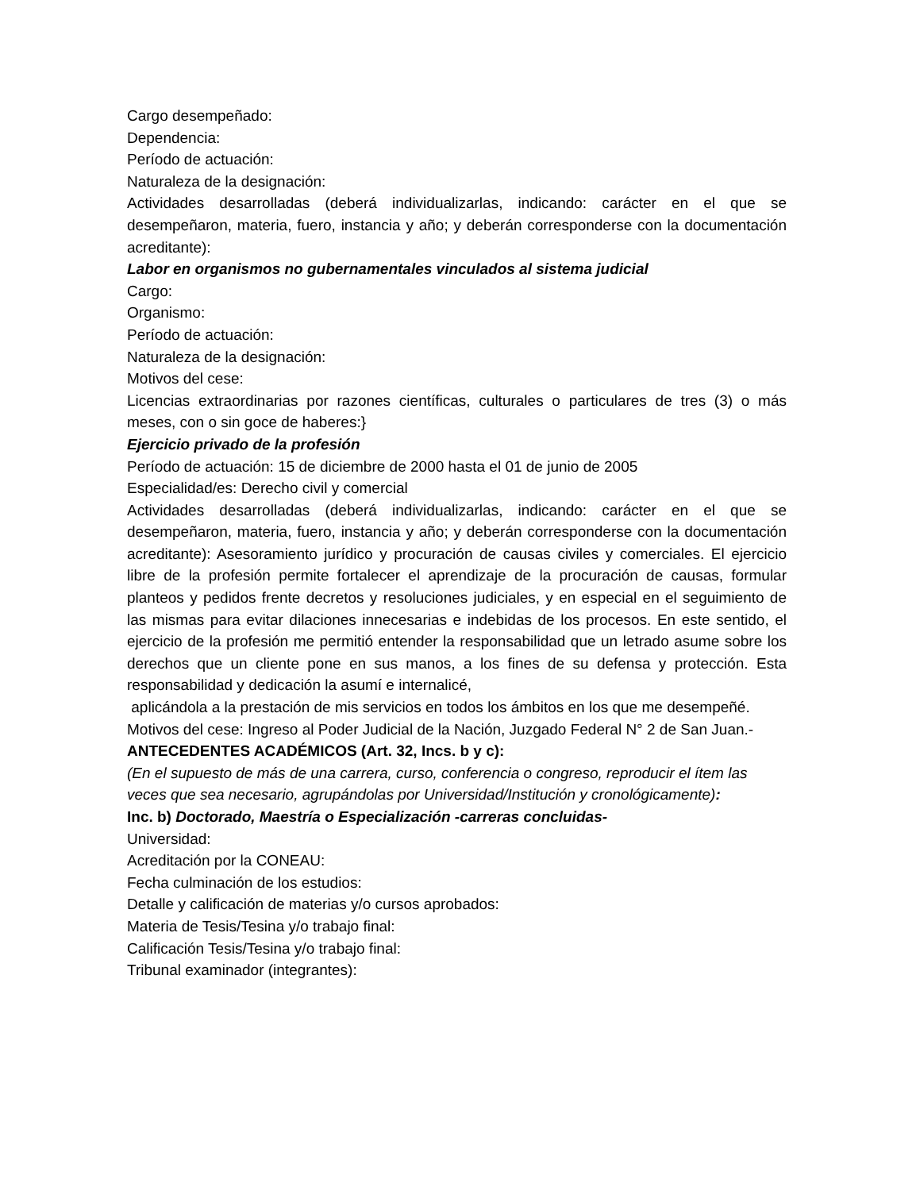Cargo desempeñado:
Dependencia:
Período de actuación:
Naturaleza de la designación:
Actividades desarrolladas (deberá individualizarlas, indicando: carácter en el que se desempeñaron, materia, fuero, instancia y año; y deberán corresponderse con la documentación acreditante):
Labor en organismos no gubernamentales vinculados al sistema judicial
Cargo:
Organismo:
Período de actuación:
Naturaleza de la designación:
Motivos del cese:
Licencias extraordinarias por razones científicas, culturales o particulares de tres (3) o más meses, con o sin goce de haberes:}
Ejercicio privado de la profesión
Período de actuación: 15 de diciembre de 2000 hasta el 01 de junio de 2005
Especialidad/es: Derecho civil y comercial
Actividades desarrolladas (deberá individualizarlas, indicando: carácter en el que se desempeñaron, materia, fuero, instancia y año; y deberán corresponderse con la documentación acreditante): Asesoramiento jurídico y procuración de causas civiles y comerciales. El ejercicio libre de la profesión permite fortalecer el aprendizaje de la procuración de causas, formular planteos y pedidos frente decretos y resoluciones judiciales, y en especial en el seguimiento de las mismas para evitar dilaciones innecesarias e indebidas de los procesos. En este sentido, el ejercicio de la profesión me permitió entender la responsabilidad que un letrado asume sobre los derechos que un cliente pone en sus manos, a los fines de su defensa y protección. Esta responsabilidad y dedicación la asumí e internalicé,
aplicándola a la prestación de mis servicios en todos los ámbitos en los que me desempeñé.
Motivos del cese: Ingreso al Poder Judicial de la Nación, Juzgado Federal N° 2 de San Juan.-
ANTECEDENTES ACADÉMICOS (Art. 32, Incs. b y c):
(En el supuesto de más de una carrera, curso, conferencia o congreso, reproducir el ítem las
veces que sea necesario, agrupándolas por Universidad/Institución y cronológicamente):
Inc. b) Doctorado, Maestría o Especialización -carreras concluidas-
Universidad:
Acreditación por la CONEAU:
Fecha culminación de los estudios:
Detalle y calificación de materias y/o cursos aprobados:
Materia de Tesis/Tesina y/o trabajo final:
Calificación Tesis/Tesina y/o trabajo final:
Tribunal examinador (integrantes):